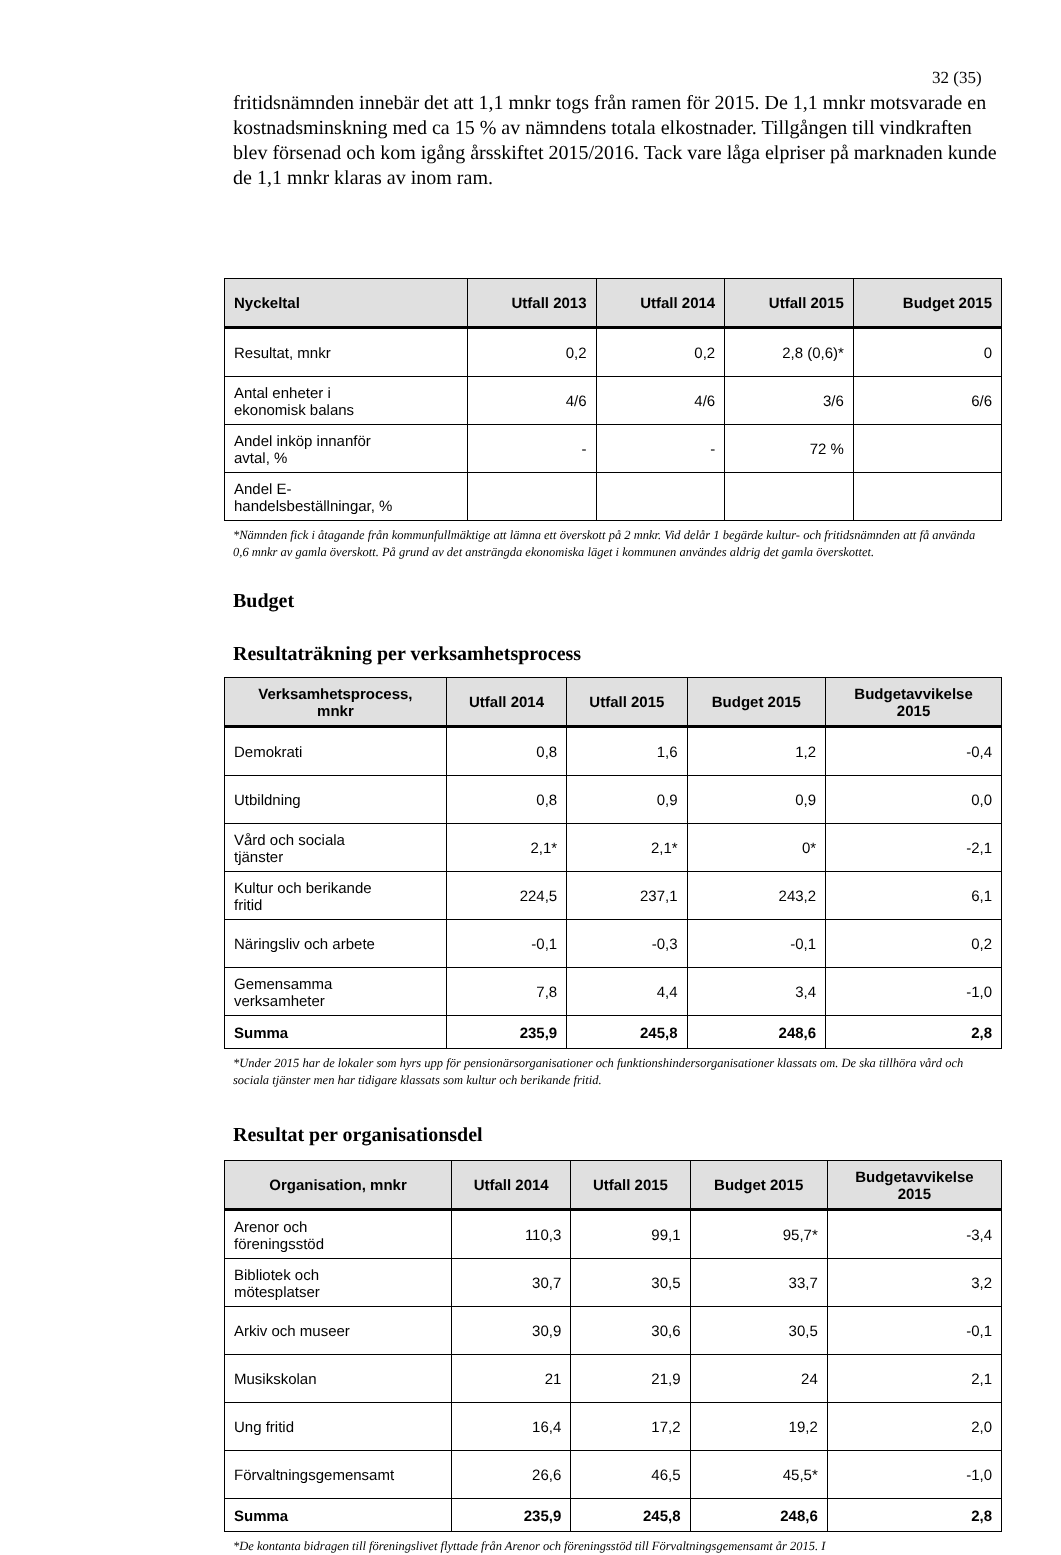32 (35)
fritidsnämnden innebär det att 1,1 mnkr togs från ramen för 2015. De 1,1 mnkr motsvarade en kostnadsminskning med ca 15 % av nämndens totala elkostnader. Tillgången till vindkraften blev försenad och kom igång årsskiftet 2015/2016. Tack vare låga elpriser på marknaden kunde de 1,1 mnkr klaras av inom ram.
| Nyckeltal | Utfall 2013 | Utfall 2014 | Utfall 2015 | Budget 2015 |
| --- | --- | --- | --- | --- |
| Resultat, mnkr | 0,2 | 0,2 | 2,8 (0,6)* | 0 |
| Antal enheter i ekonomisk balans | 4/6 | 4/6 | 3/6 | 6/6 |
| Andel inköp innanför avtal, % | - | - | 72 % | |
| Andel E- handelsbeställningar, % | | | | |
*Nämnden fick i åtagande från kommunfullmäktige att lämna ett överskott på 2 mnkr. Vid delår 1 begärde kultur- och fritidsnämnden att få använda 0,6 mnkr av gamla överskott. På grund av det ansträngda ekonomiska läget i kommunen användes aldrig det gamla överskottet.
Budget
Resultaträkning per verksamhetsprocess
| Verksamhetsprocess, mnkr | Utfall 2014 | Utfall 2015 | Budget 2015 | Budgetavvikelse 2015 |
| --- | --- | --- | --- | --- |
| Demokrati | 0,8 | 1,6 | 1,2 | -0,4 |
| Utbildning | 0,8 | 0,9 | 0,9 | 0,0 |
| Vård och sociala tjänster | 2,1* | 2,1* | 0* | -2,1 |
| Kultur och berikande fritid | 224,5 | 237,1 | 243,2 | 6,1 |
| Näringsliv och arbete | -0,1 | -0,3 | -0,1 | 0,2 |
| Gemensamma verksamheter | 7,8 | 4,4 | 3,4 | -1,0 |
| Summa | 235,9 | 245,8 | 248,6 | 2,8 |
*Under 2015 har de lokaler som hyrs upp för pensionärsorganisationer och funktionshindersorganisationer klassats om. De ska tillhöra vård och sociala tjänster men har tidigare klassats som kultur och berikande fritid.
Resultat per organisationsdel
| Organisation, mnkr | Utfall 2014 | Utfall 2015 | Budget 2015 | Budgetavvikelse 2015 |
| --- | --- | --- | --- | --- |
| Arenor och föreningsstöd | 110,3 | 99,1 | 95,7* | -3,4 |
| Bibliotek och mötesplatser | 30,7 | 30,5 | 33,7 | 3,2 |
| Arkiv och museer | 30,9 | 30,6 | 30,5 | -0,1 |
| Musikskolan | 21 | 21,9 | 24 | 2,1 |
| Ung fritid | 16,4 | 17,2 | 19,2 | 2,0 |
| Förvaltningsgemensamt | 26,6 | 46,5 | 45,5* | -1,0 |
| Summa | 235,9 | 245,8 | 248,6 | 2,8 |
*De kontanta bidragen till föreningslivet flyttade från Arenor och föreningsstöd till Förvaltningsgemensamt år 2015. I